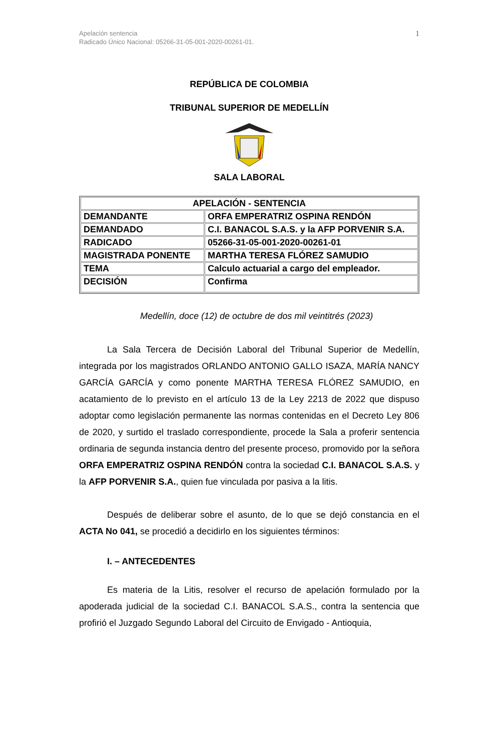1 Apelación sentencia
Radicado Único Nacional: 05266-31-05-001-2020-00261-01.
REPÚBLICA DE COLOMBIA
TRIBUNAL SUPERIOR DE MEDELLÍN
SALA LABORAL
| APELACIÓN - SENTENCIA | |
| DEMANDANTE | ORFA EMPERATRIZ OSPINA RENDÓN |
| DEMANDADO | C.I. BANACOL S.A.S. y la AFP PORVENIR S.A. |
| RADICADO | 05266-31-05-001-2020-00261-01 |
| MAGISTRADA PONENTE | MARTHA TERESA FLÓREZ SAMUDIO |
| TEMA | Calculo actuarial a cargo del empleador. |
| DECISIÓN | Confirma |
Medellín, doce (12) de octubre de dos mil veintitrés (2023)
La Sala Tercera de Decisión Laboral del Tribunal Superior de Medellín, integrada por los magistrados ORLANDO ANTONIO GALLO ISAZA, MARÍA NANCY GARCÍA GARCÍA y como ponente MARTHA TERESA FLÓREZ SAMUDIO, en acatamiento de lo previsto en el artículo 13 de la Ley 2213 de 2022 que dispuso adoptar como legislación permanente las normas contenidas en el Decreto Ley 806 de 2020, y surtido el traslado correspondiente, procede la Sala a proferir sentencia ordinaria de segunda instancia dentro del presente proceso, promovido por la señora ORFA EMPERATRIZ OSPINA RENDÓN contra la sociedad C.I. BANACOL S.A.S. y la AFP PORVENIR S.A., quien fue vinculada por pasiva a la litis.
Después de deliberar sobre el asunto, de lo que se dejó constancia en el ACTA No 041, se procedió a decidirlo en los siguientes términos:
I. – ANTECEDENTES
Es materia de la Litis, resolver el recurso de apelación formulado por la apoderada judicial de la sociedad C.I. BANACOL S.A.S., contra la sentencia que profirió el Juzgado Segundo Laboral del Circuito de Envigado - Antioquia,